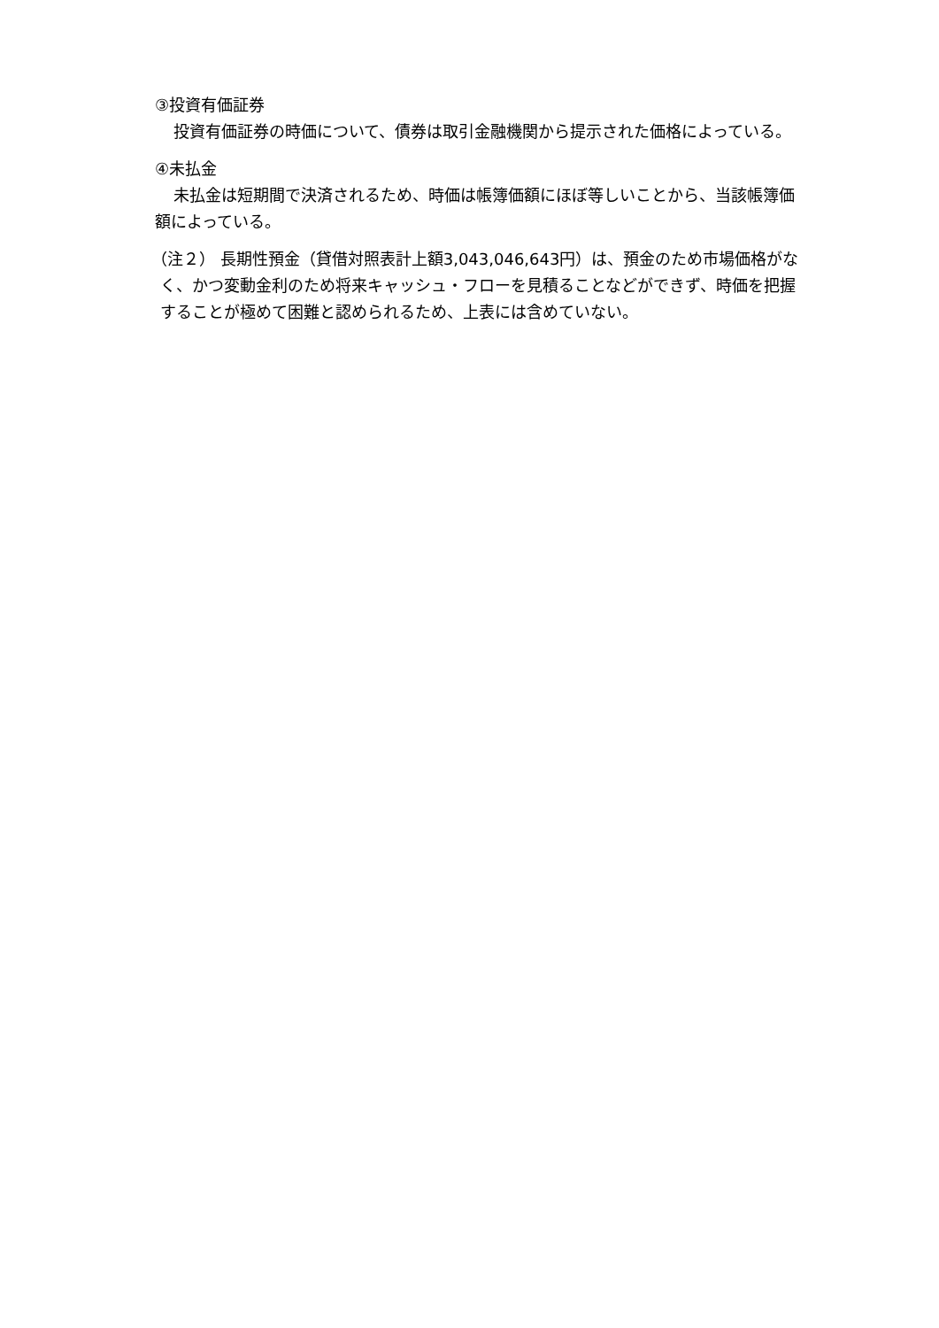③投資有価証券
投資有価証券の時価について、債券は取引金融機関から提示された価格によっている。
④未払金
未払金は短期間で決済されるため、時価は帳簿価額にほぼ等しいことから、当該帳簿価額によっている。
（注２） 長期性預金（貸借対照表計上額3,043,046,643円）は、預金のため市場価格がなく、かつ変動金利のため将来キャッシュ・フローを見積ることなどができず、時価を把握することが極めて困難と認められるため、上表には含めていない。